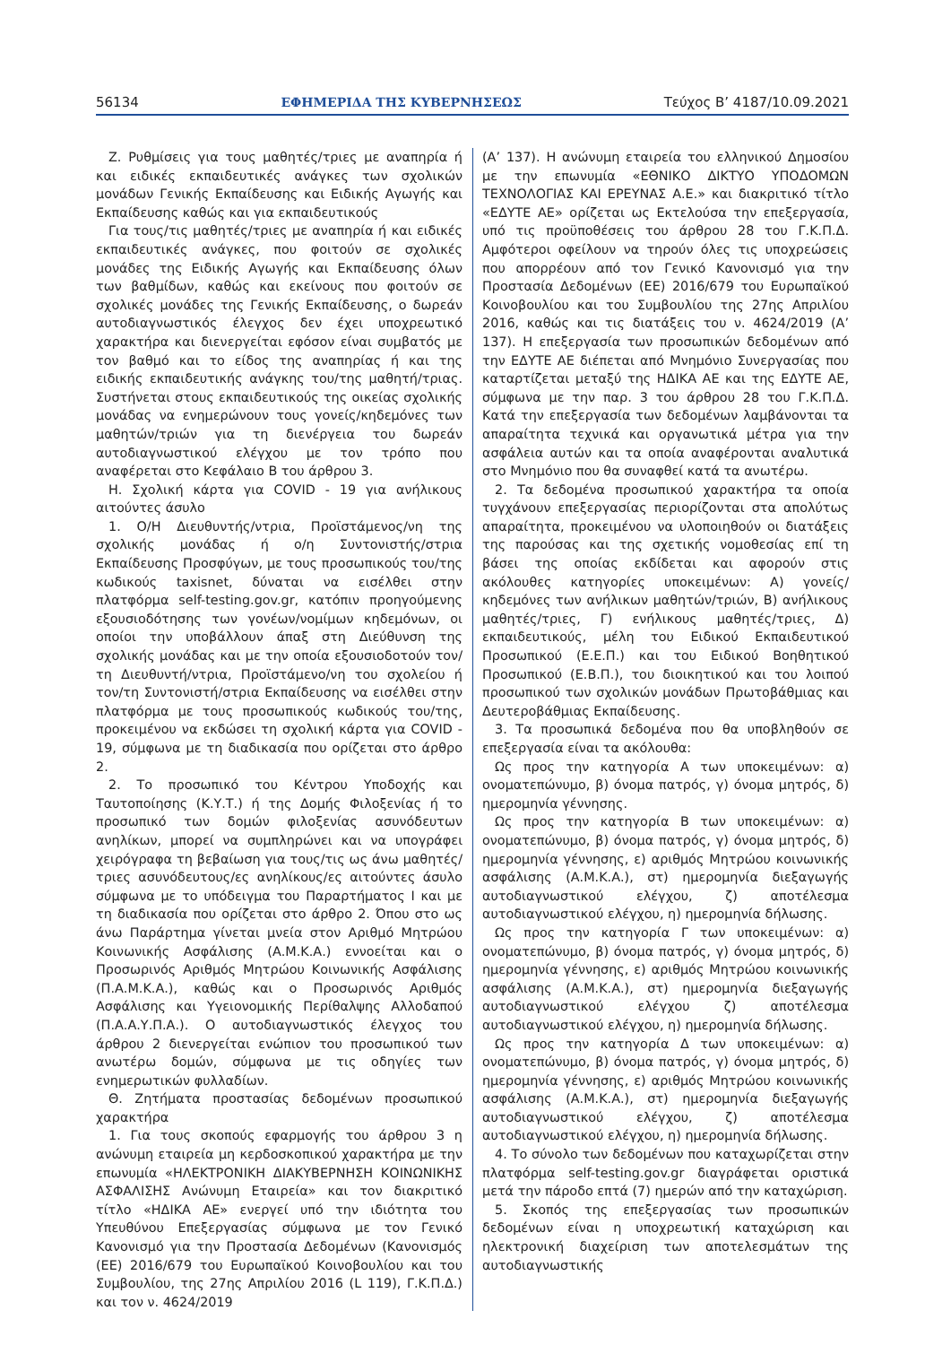56134 ΕΦΗΜΕΡΙΔΑ ΤΗΣ ΚΥΒΕΡΝΗΣΕΩΣ Τεύχος Β’ 4187/10.09.2021
Ζ. Ρυθμίσεις για τους μαθητές/τριες με αναπηρία ή και ειδικές εκπαιδευτικές ανάγκες των σχολικών μονάδων Γενικής Εκπαίδευσης και Ειδικής Αγωγής και Εκπαίδευσης καθώς και για εκπαιδευτικούς
Για τους/τις μαθητές/τριες με αναπηρία ή και ειδικές εκπαιδευτικές ανάγκες, που φοιτούν σε σχολικές μονάδες της Ειδικής Αγωγής και Εκπαίδευσης όλων των βαθμίδων, καθώς και εκείνους που φοιτούν σε σχολικές μονάδες της Γενικής Εκπαίδευσης, ο δωρεάν αυτοδιαγνωστικός έλεγχος δεν έχει υποχρεωτικό χαρακτήρα και διενεργείται εφόσον είναι συμβατός με τον βαθμό και το είδος της αναπηρίας ή και της ειδικής εκπαιδευτικής ανάγκης του/της μαθητή/τριας. Συστήνεται στους εκπαιδευτικούς της οικείας σχολικής μονάδας να ενημερώνουν τους γονείς/κηδεμόνες των μαθητών/τριών για τη διενέργεια του δωρεάν αυτοδιαγνωστικού ελέγχου με τον τρόπο που αναφέρεται στο Κεφάλαιο Β του άρθρου 3.
Η. Σχολική κάρτα για COVID - 19 για ανήλικους αιτούντες άσυλο
1. Ο/Η Διευθυντής/ντρια, Προϊστάμενος/νη της σχολικής μονάδας ή ο/η Συντονιστής/στρια Εκπαίδευσης Προσφύγων, με τους προσωπικούς του/της κωδικούς taxisnet, δύναται να εισέλθει στην πλατφόρμα self-testing.gov.gr, κατόπιν προηγούμενης εξουσιοδότησης των γονέων/νομίμων κηδεμόνων, οι οποίοι την υποβάλλουν άπαξ στη Διεύθυνση της σχολικής μονάδας και με την οποία εξουσιοδοτούν τον/τη Διευθυντή/ντρια, Προϊστάμενο/νη του σχολείου ή τον/τη Συντονιστή/στρια Εκπαίδευσης να εισέλθει στην πλατφόρμα με τους προσωπικούς κωδικούς του/της, προκειμένου να εκδώσει τη σχολική κάρτα για COVID - 19, σύμφωνα με τη διαδικασία που ορίζεται στο άρθρο 2.
2. Το προσωπικό του Κέντρου Υποδοχής και Ταυτοποίησης (Κ.Υ.Τ.) ή της Δομής Φιλοξενίας ή το προσωπικό των δομών φιλοξενίας ασυνόδευτων ανηλίκων, μπορεί να συμπληρώνει και να υπογράφει χειρόγραφα τη βεβαίωση για τους/τις ως άνω μαθητές/τριες ασυνόδευτους/ες ανηλίκους/ες αιτούντες άσυλο σύμφωνα με το υπόδειγμα του Παραρτήματος Ι και με τη διαδικασία που ορίζεται στο άρθρο 2. Όπου στο ως άνω Παράρτημα γίνεται μνεία στον Αριθμό Μητρώου Κοινωνικής Ασφάλισης (Α.Μ.Κ.Α.) εννοείται και ο Προσωρινός Αριθμός Μητρώου Κοινωνικής Ασφάλισης (Π.Α.Μ.Κ.Α.), καθώς και ο Προσωρινός Αριθμός Ασφάλισης και Υγειονομικής Περίθαλψης Αλλοδαπού (Π.Α.Α.Υ.Π.Α.). Ο αυτοδιαγνωστικός έλεγχος του άρθρου 2 διενεργείται ενώπιον του προσωπικού των ανωτέρω δομών, σύμφωνα με τις οδηγίες των ενημερωτικών φυλλαδίων.
Θ. Ζητήματα προστασίας δεδομένων προσωπικού χαρακτήρα
1. Για τους σκοπούς εφαρμογής του άρθρου 3 η ανώνυμη εταιρεία μη κερδοσκοπικού χαρακτήρα με την επωνυμία «ΗΛΕΚΤΡΟΝΙΚΗ ΔΙΑΚΥΒΕΡΝΗΣΗ ΚΟΙΝΩΝΙΚΗΣ ΑΣΦΑΛΙΣΗΣ Ανώνυμη Εταιρεία» και τον διακριτικό τίτλο «ΗΔΙΚΑ ΑΕ» ενεργεί υπό την ιδιότητα του Υπευθύνου Επεξεργασίας σύμφωνα με τον Γενικό Κανονισμό για την Προστασία Δεδομένων (Κανονισμός (ΕΕ) 2016/679 του Ευρωπαϊκού Κοινοβουλίου και του Συμβουλίου, της 27ης Απριλίου 2016 (L 119), Γ.Κ.Π.Δ.) και τον ν. 4624/2019
(Α’ 137). Η ανώνυμη εταιρεία του ελληνικού Δημοσίου με την επωνυμία «ΕΘΝΙΚΟ ΔΙΚΤΥΟ ΥΠΟΔΟΜΩΝ ΤΕΧΝΟΛΟΓΙΑΣ ΚΑΙ ΕΡΕΥΝΑΣ Α.Ε.» και διακριτικό τίτλο «ΕΔΥΤΕ ΑΕ» ορίζεται ως Εκτελούσα την επεξεργασία, υπό τις προϋποθέσεις του άρθρου 28 του Γ.Κ.Π.Δ. Αμφότεροι οφείλουν να τηρούν όλες τις υποχρεώσεις που απορρέουν από τον Γενικό Κανονισμό για την Προστασία Δεδομένων (ΕΕ) 2016/679 του Ευρωπαϊκού Κοινοβουλίου και του Συμβουλίου της 27ης Απριλίου 2016, καθώς και τις διατάξεις του ν. 4624/2019 (Α’ 137). Η επεξεργασία των προσωπικών δεδομένων από την ΕΔΥΤΕ ΑΕ διέπεται από Μνημόνιο Συνεργασίας που καταρτίζεται μεταξύ της ΗΔΙΚΑ ΑΕ και της ΕΔΥΤΕ ΑΕ, σύμφωνα με την παρ. 3 του άρθρου 28 του Γ.Κ.Π.Δ. Κατά την επεξεργασία των δεδομένων λαμβάνονται τα απαραίτητα τεχνικά και οργανωτικά μέτρα για την ασφάλεια αυτών και τα οποία αναφέρονται αναλυτικά στο Μνημόνιο που θα συναφθεί κατά τα ανωτέρω.
2. Τα δεδομένα προσωπικού χαρακτήρα τα οποία τυγχάνουν επεξεργασίας περιορίζονται στα απολύτως απαραίτητα, προκειμένου να υλοποιηθούν οι διατάξεις της παρούσας και της σχετικής νομοθεσίας επί τη βάσει της οποίας εκδίδεται και αφορούν στις ακόλουθες κατηγορίες υποκειμένων: Α) γονείς/κηδεμόνες των ανήλικων μαθητών/τριών, Β) ανήλικους μαθητές/τριες, Γ) ενήλικους μαθητές/τριες, Δ) εκπαιδευτικούς, μέλη του Ειδικού Εκπαιδευτικού Προσωπικού (Ε.Ε.Π.) και του Ειδικού Βοηθητικού Προσωπικού (Ε.Β.Π.), του διοικητικού και του λοιπού προσωπικού των σχολικών μονάδων Πρωτοβάθμιας και Δευτεροβάθμιας Εκπαίδευσης.
3. Τα προσωπικά δεδομένα που θα υποβληθούν σε επεξεργασία είναι τα ακόλουθα:
Ως προς την κατηγορία Α των υποκειμένων: α) ονοματεπώνυμο, β) όνομα πατρός, γ) όνομα μητρός, δ) ημερομηνία γέννησης.
Ως προς την κατηγορία Β των υποκειμένων: α) ονοματεπώνυμο, β) όνομα πατρός, γ) όνομα μητρός, δ) ημερομηνία γέννησης, ε) αριθμός Μητρώου κοινωνικής ασφάλισης (Α.Μ.Κ.Α.), στ) ημερομηνία διεξαγωγής αυτοδιαγνωστικού ελέγχου, ζ) αποτέλεσμα αυτοδιαγνωστικού ελέγχου, η) ημερομηνία δήλωσης.
Ως προς την κατηγορία Γ των υποκειμένων: α) ονοματεπώνυμο, β) όνομα πατρός, γ) όνομα μητρός, δ) ημερομηνία γέννησης, ε) αριθμός Μητρώου κοινωνικής ασφάλισης (Α.Μ.Κ.Α.), στ) ημερομηνία διεξαγωγής αυτοδιαγνωστικού ελέγχου ζ) αποτέλεσμα αυτοδιαγνωστικού ελέγχου, η) ημερομηνία δήλωσης.
Ως προς την κατηγορία Δ των υποκειμένων: α) ονοματεπώνυμο, β) όνομα πατρός, γ) όνομα μητρός, δ) ημερομηνία γέννησης, ε) αριθμός Μητρώου κοινωνικής ασφάλισης (Α.Μ.Κ.Α.), στ) ημερομηνία διεξαγωγής αυτοδιαγνωστικού ελέγχου, ζ) αποτέλεσμα αυτοδιαγνωστικού ελέγχου, η) ημερομηνία δήλωσης.
4. Το σύνολο των δεδομένων που καταχωρίζεται στην πλατφόρμα self-testing.gov.gr διαγράφεται οριστικά μετά την πάροδο επτά (7) ημερών από την καταχώριση.
5. Σκοπός της επεξεργασίας των προσωπικών δεδομένων είναι η υποχρεωτική καταχώριση και ηλεκτρονική διαχείριση των αποτελεσμάτων της αυτοδιαγνωστικής